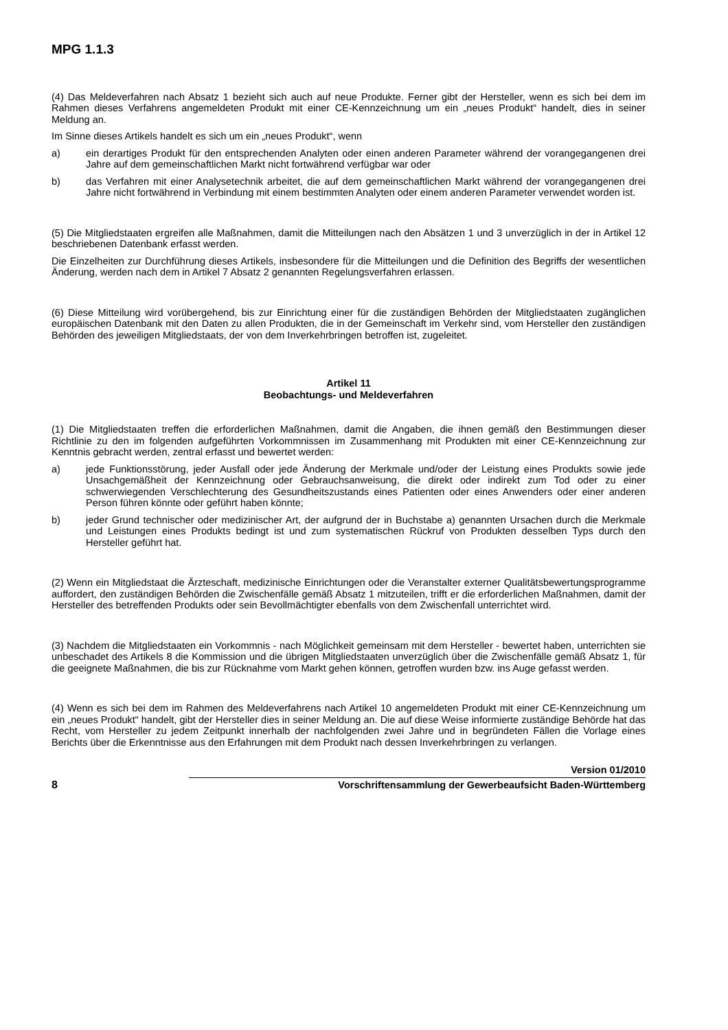MPG 1.1.3
(4) Das Meldeverfahren nach Absatz 1 bezieht sich auch auf neue Produkte. Ferner gibt der Hersteller, wenn es sich bei dem im Rahmen dieses Verfahrens angemeldeten Produkt mit einer CE-Kennzeichnung um ein „neues Produkt“ handelt, dies in seiner Meldung an.
Im Sinne dieses Artikels handelt es sich um ein „neues Produkt“, wenn
a) ein derartiges Produkt für den entsprechenden Analyten oder einen anderen Parameter während der vorangegangenen drei Jahre auf dem gemeinschaftlichen Markt nicht fortwährend verfügbar war oder
b) das Verfahren mit einer Analysetechnik arbeitet, die auf dem gemeinschaftlichen Markt während der vorangegangenen drei Jahre nicht fortwährend in Verbindung mit einem bestimmten Analyten oder einem anderen Parameter verwendet worden ist.
(5) Die Mitgliedstaaten ergreifen alle Maßnahmen, damit die Mitteilungen nach den Absätzen 1 und 3 unverzüglich in der in Artikel 12 beschriebenen Datenbank erfasst werden.
Die Einzelheiten zur Durchführung dieses Artikels, insbesondere für die Mitteilungen und die Definition des Begriffs der wesentlichen Änderung, werden nach dem in Artikel 7 Absatz 2 genannten Regelungsverfahren erlassen.
(6) Diese Mitteilung wird vorübergehend, bis zur Einrichtung einer für die zuständigen Behörden der Mitgliedstaaten zugänglichen europäischen Datenbank mit den Daten zu allen Produkten, die in der Gemeinschaft im Verkehr sind, vom Hersteller den zuständigen Behörden des jeweiligen Mitgliedstaats, der von dem Inverkehrbringen betroffen ist, zugeleitet.
Artikel 11
Beobachtungs- und Meldeverfahren
(1) Die Mitgliedstaaten treffen die erforderlichen Maßnahmen, damit die Angaben, die ihnen gemäß den Bestimmungen dieser Richtlinie zu den im folgenden aufgeführten Vorkommnissen im Zusammenhang mit Produkten mit einer CE-Kennzeichnung zur Kenntnis gebracht werden, zentral erfasst und bewertet werden:
a) jede Funktionsstörung, jeder Ausfall oder jede Änderung der Merkmale und/oder der Leistung eines Produkts sowie jede Unsachgemäßheit der Kennzeichnung oder Gebrauchsanweisung, die direkt oder indirekt zum Tod oder zu einer schwerwiegenden Verschlechterung des Gesundheitszustands eines Patienten oder eines Anwenders oder einer anderen Person führen könnte oder geführt haben könnte;
b) jeder Grund technischer oder medizinischer Art, der aufgrund der in Buchstabe a) genannten Ursachen durch die Merkmale und Leistungen eines Produkts bedingt ist und zum systematischen Rückruf von Produkten desselben Typs durch den Hersteller geführt hat.
(2) Wenn ein Mitgliedstaat die Ärzteschaft, medizinische Einrichtungen oder die Veranstalter externer Qualitätsbewertungsprogramme auffordert, den zuständigen Behörden die Zwischenfälle gemäß Absatz 1 mitzuteilen, trifft er die erforderlichen Maßnahmen, damit der Hersteller des betreffenden Produkts oder sein Bevollmächtigter ebenfalls von dem Zwischenfall unterrichtet wird.
(3) Nachdem die Mitgliedstaaten ein Vorkommnis - nach Möglichkeit gemeinsam mit dem Hersteller - bewertet haben, unterrichten sie unbeschadet des Artikels 8 die Kommission und die übrigen Mitgliedstaaten unverzüglich über die Zwischenfälle gemäß Absatz 1, für die geeignete Maßnahmen, die bis zur Rücknahme vom Markt gehen können, getroffen wurden bzw. ins Auge gefasst werden.
(4) Wenn es sich bei dem im Rahmen des Meldeverfahrens nach Artikel 10 angemeldeten Produkt mit einer CE-Kennzeichnung um ein „neues Produkt“ handelt, gibt der Hersteller dies in seiner Meldung an. Die auf diese Weise informierte zuständige Behörde hat das Recht, vom Hersteller zu jedem Zeitpunkt innerhalb der nachfolgenden zwei Jahre und in begründeten Fällen die Vorlage eines Berichts über die Erkenntnisse aus den Erfahrungen mit dem Produkt nach dessen Inverkehrbringen zu verlangen.
8
Version 01/2010
Vorschriftensammlung der Gewerbeaufsicht Baden-Württemberg